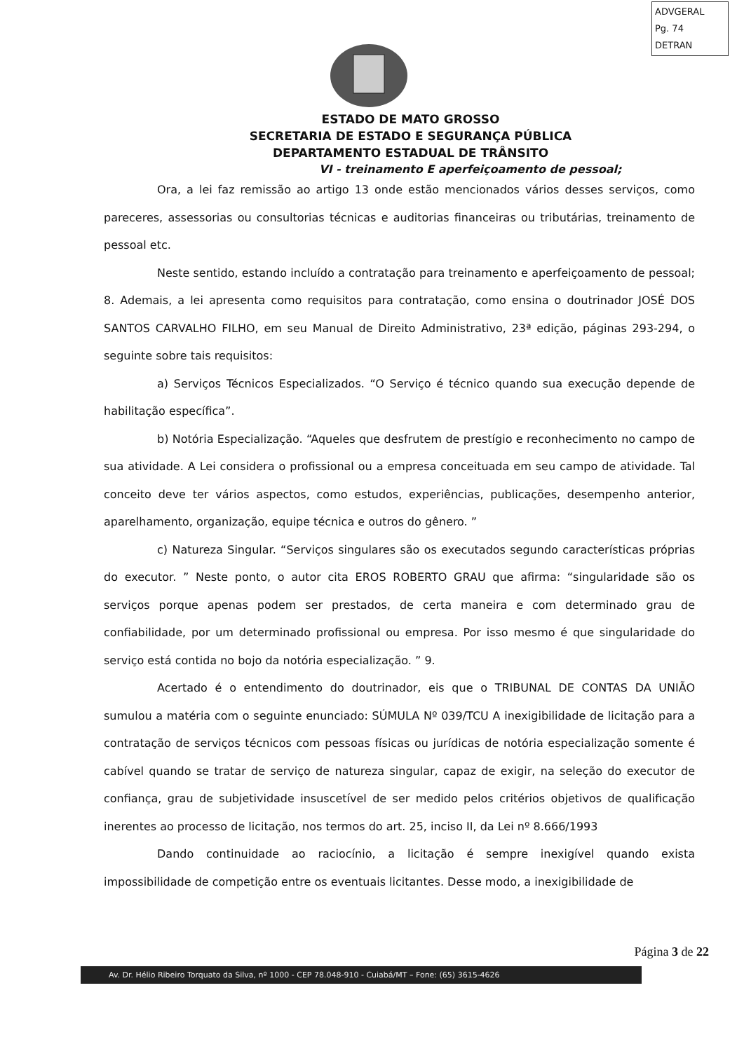ADVGERAL
Pg. 74
DETRAN
ESTADO DE MATO GROSSO
SECRETARIA DE ESTADO E SEGURANÇA PÚBLICA
DEPARTAMENTO ESTADUAL DE TRÂNSITO
VI - treinamento E aperfeiçoamento de pessoal;
Ora, a lei faz remissão ao artigo 13 onde estão mencionados vários desses serviços, como pareceres, assessorias ou consultorias técnicas e auditorias financeiras ou tributárias, treinamento de pessoal etc.
Neste sentido, estando incluído a contratação para treinamento e aperfeiçoamento de pessoal; 8. Ademais, a lei apresenta como requisitos para contratação, como ensina o doutrinador JOSÉ DOS SANTOS CARVALHO FILHO, em seu Manual de Direito Administrativo, 23ª edição, páginas 293-294, o seguinte sobre tais requisitos:
a) Serviços Técnicos Especializados. “O Serviço é técnico quando sua execução depende de habilitação específica”.
b) Notória Especialização. “Aqueles que desfrutem de prestígio e reconhecimento no campo de sua atividade. A Lei considera o profissional ou a empresa conceituada em seu campo de atividade. Tal conceito deve ter vários aspectos, como estudos, experiências, publicações, desempenho anterior, aparelhamento, organização, equipe técnica e outros do gênero. ”
c) Natureza Singular. “Serviços singulares são os executados segundo características próprias do executor. ” Neste ponto, o autor cita EROS ROBERTO GRAU que afirma: “singularidade são os serviços porque apenas podem ser prestados, de certa maneira e com determinado grau de confiabilidade, por um determinado profissional ou empresa. Por isso mesmo é que singularidade do serviço está contida no bojo da notória especialização. ” 9.
Acertado é o entendimento do doutrinador, eis que o TRIBUNAL DE CONTAS DA UNIÃO sumulou a matéria com o seguinte enunciado: SÚMULA Nº 039/TCU A inexigibilidade de licitação para a contratação de serviços técnicos com pessoas físicas ou jurídicas de notória especialização somente é cabível quando se tratar de serviço de natureza singular, capaz de exigir, na seleção do executor de confiança, grau de subjetividade insuscetível de ser medido pelos critérios objetivos de qualificação inerentes ao processo de licitação, nos termos do art. 25, inciso II, da Lei nº 8.666/1993
Dando continuidade ao raciocínio, a licitação é sempre inexigível quando exista impossibilidade de competição entre os eventuais licitantes. Desse modo, a inexigibilidade de
Página 3 de 22
Av. Dr. Hélio Ribeiro Torquato da Silva, nº 1000 - CEP 78.048-910 - Cuiabá/MT – Fone: (65) 3615-4626